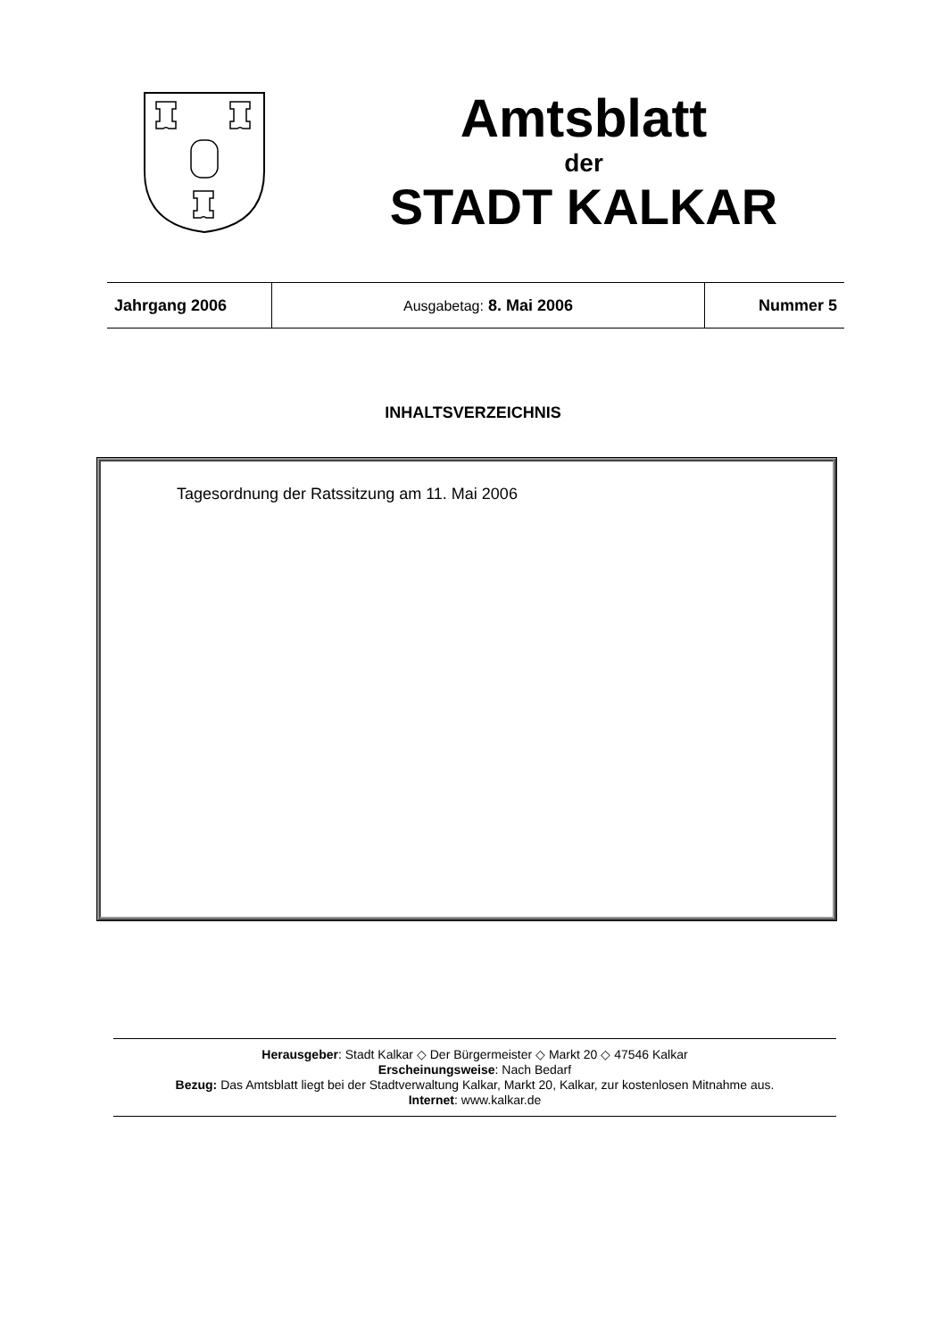Amtsblatt
der
STADT KALKAR
| Jahrgang 2006 | Ausgabetag: 8. Mai 2006 | Nummer 5 |
INHALTSVERZEICHNIS
Tagesordnung der Ratssitzung am 11. Mai 2006
Herausgeber: Stadt Kalkar ◇ Der Bürgermeister ◇ Markt 20 ◇ 47546 Kalkar
Erscheinungsweise: Nach Bedarf
Bezug: Das Amtsblatt liegt bei der Stadtverwaltung Kalkar, Markt 20, Kalkar, zur kostenlosen Mitnahme aus.
Internet: www.kalkar.de